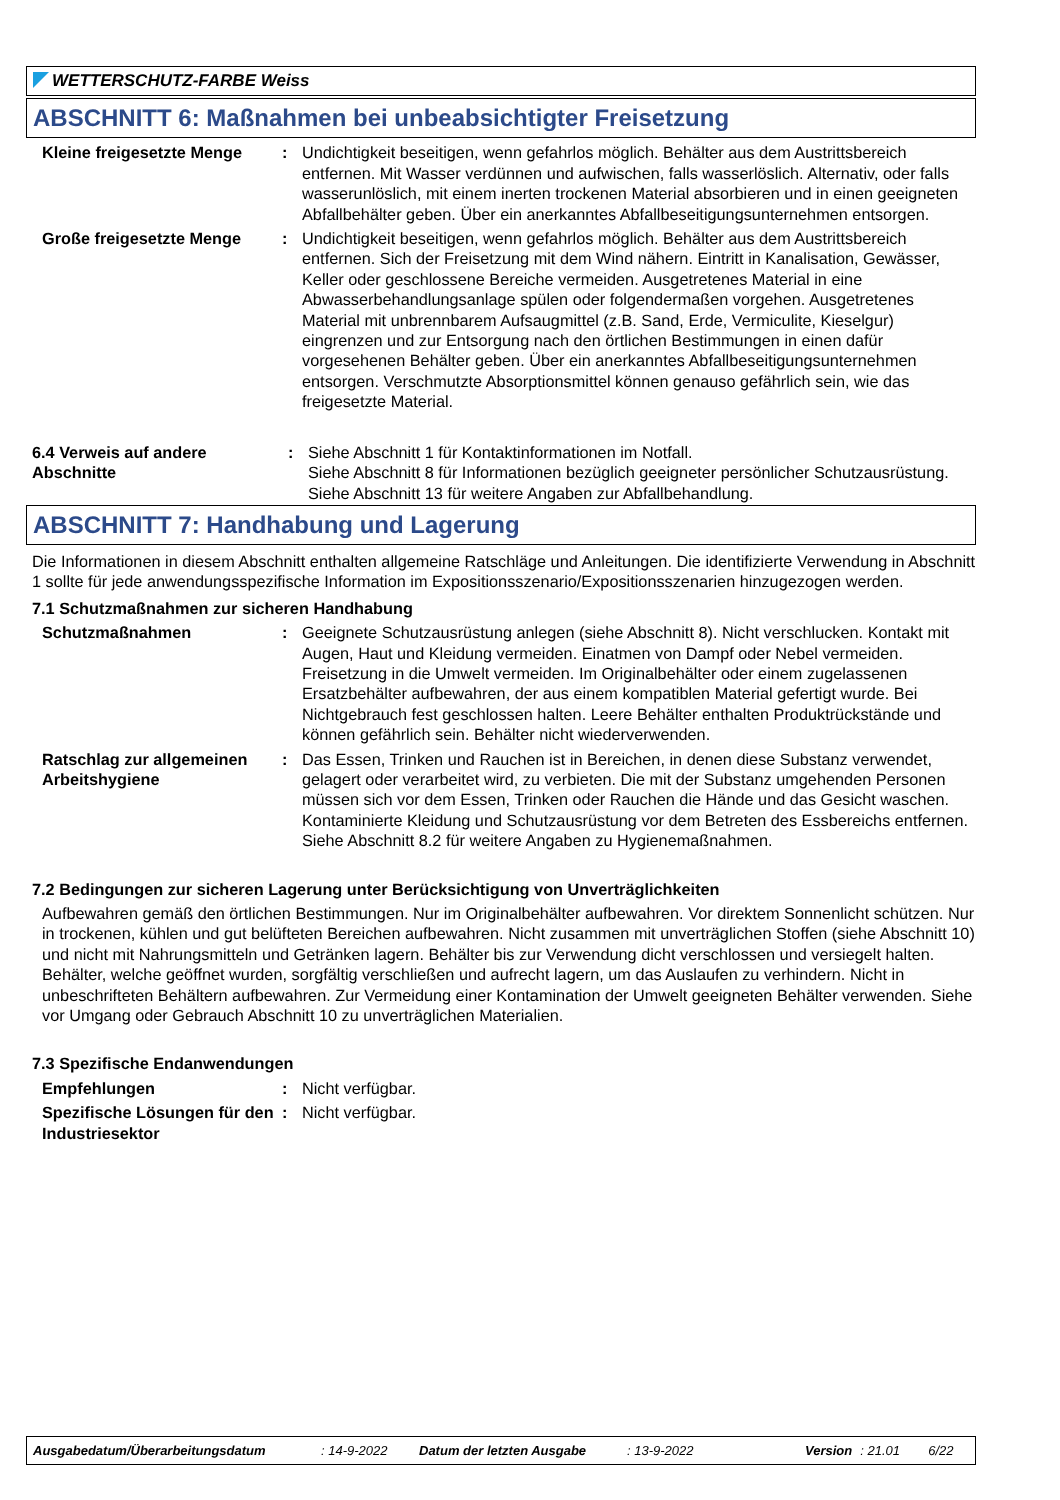WETTERSCHUTZ-FARBE Weiss
ABSCHNITT 6: Maßnahmen bei unbeabsichtigter Freisetzung
Kleine freigesetzte Menge
: Undichtigkeit beseitigen, wenn gefahrlos möglich. Behälter aus dem Austrittsbereich entfernen. Mit Wasser verdünnen und aufwischen, falls wasserlöslich. Alternativ, oder falls wasserunlöslich, mit einem inerten trockenen Material absorbieren und in einen geeigneten Abfallbehälter geben. Über ein anerkanntes Abfallbeseitigungsunternehmen entsorgen.
Große freigesetzte Menge : Undichtigkeit beseitigen, wenn gefahrlos möglich. Behälter aus dem Austrittsbereich entfernen. Sich der Freisetzung mit dem Wind nähern. Eintritt in Kanalisation, Gewässer, Keller oder geschlossene Bereiche vermeiden. Ausgetretenes Material in eine Abwasserbehandlungsanlage spülen oder folgendermaßen vorgehen. Ausgetretenes Material mit unbrennbarem Aufsaugmittel (z.B. Sand, Erde, Vermiculite, Kieselgur) eingrenzen und zur Entsorgung nach den örtlichen Bestimmungen in einen dafür vorgesehenen Behälter geben. Über ein anerkanntes Abfallbeseitigungsunternehmen entsorgen. Verschmutzte Absorptionsmittel können genauso gefährlich sein, wie das freigesetzte Material.
6.4 Verweis auf andere Abschnitte
: Siehe Abschnitt 1 für Kontaktinformationen im Notfall.
Siehe Abschnitt 8 für Informationen bezüglich geeigneter persönlicher Schutzausrüstung.
Siehe Abschnitt 13 für weitere Angaben zur Abfallbehandlung.
ABSCHNITT 7: Handhabung und Lagerung
Die Informationen in diesem Abschnitt enthalten allgemeine Ratschläge und Anleitungen. Die identifizierte Verwendung in Abschnitt 1 sollte für jede anwendungsspezifische Information im Expositionsszenario/Expositionsszenarien hinzugezogen werden.
7.1 Schutzmaßnahmen zur sicheren Handhabung
Schutzmaßnahmen : Geeignete Schutzausrüstung anlegen (siehe Abschnitt 8). Nicht verschlucken. Kontakt mit Augen, Haut und Kleidung vermeiden. Einatmen von Dampf oder Nebel vermeiden. Freisetzung in die Umwelt vermeiden. Im Originalbehälter oder einem zugelassenen Ersatzbehälter aufbewahren, der aus einem kompatiblen Material gefertigt wurde. Bei Nichtgebrauch fest geschlossen halten. Leere Behälter enthalten Produktrückstände und können gefährlich sein. Behälter nicht wiederverwenden.
Ratschlag zur allgemeinen Arbeitshygiene
: Das Essen, Trinken und Rauchen ist in Bereichen, in denen diese Substanz verwendet, gelagert oder verarbeitet wird, zu verbieten. Die mit der Substanz umgehenden Personen müssen sich vor dem Essen, Trinken oder Rauchen die Hände und das Gesicht waschen. Kontaminierte Kleidung und Schutzausrüstung vor dem Betreten des Essbereichs entfernen. Siehe Abschnitt 8.2 für weitere Angaben zu Hygienemaßnahmen.
7.2 Bedingungen zur sicheren Lagerung unter Berücksichtigung von Unverträglichkeiten
Aufbewahren gemäß den örtlichen Bestimmungen. Nur im Originalbehälter aufbewahren. Vor direktem Sonnenlicht schützen. Nur in trockenen, kühlen und gut belüfteten Bereichen aufbewahren. Nicht zusammen mit unverträglichen Stoffen (siehe Abschnitt 10) und nicht mit Nahrungsmitteln und Getränken lagern. Behälter bis zur Verwendung dicht verschlossen und versiegelt halten. Behälter, welche geöffnet wurden, sorgfältig verschließen und aufrecht lagern, um das Auslaufen zu verhindern. Nicht in unbeschrifteten Behältern aufbewahren. Zur Vermeidung einer Kontamination der Umwelt geeigneten Behälter verwenden. Siehe vor Umgang oder Gebrauch Abschnitt 10 zu unverträglichen Materialien.
7.3 Spezifische Endanwendungen
Empfehlungen : Nicht verfügbar.
Spezifische Lösungen für den Industriesektor
: Nicht verfügbar.
Ausgabedatum/Überarbeitungsdatum: 14-9-2022 Datum der letzten Ausgabe: 13-9-2022 Version: 21.01 6/22